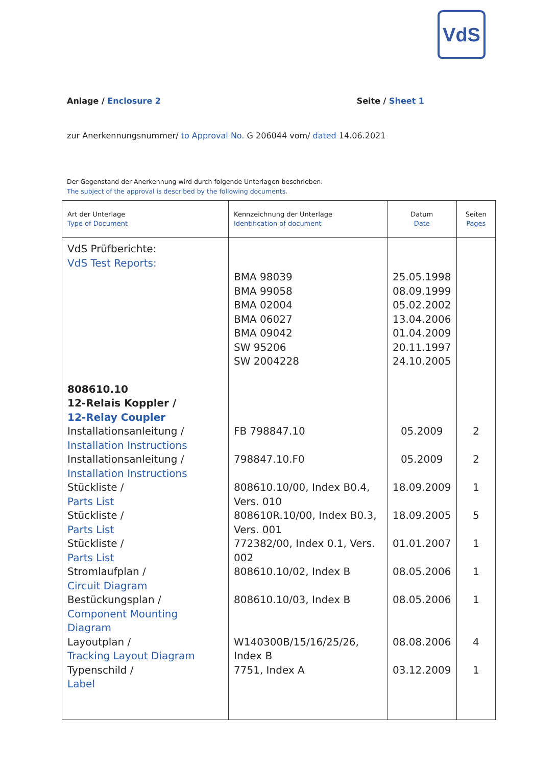VdS
Anlage / Enclosure 2 Seite / Sheet 1
zur Anerkennungsnummer/ to Approval No. G 206044 vom/ dated 14.06.2021
Der Gegenstand der Anerkennung wird durch folgende Unterlagen beschrieben.
The subject of the approval is described by the following documents.
| Art der Unterlage Type of Document | Kennzeichnung der Unterlage Identification of document | Datum Date | Seiten Pages |
| --- | --- | --- | --- |
| VdS Prüfberichte: VdS Test Reports: | | | |
| | BMA 98039 BMA 99058 BMA 02004 BMA 06027 BMA 09042 SW 95206 SW 2004228 | 25.05.1998 08.09.1999 05.02.2002 13.04.2006 01.04.2009 20.11.1997 24.10.2005 | |
| 808610.10 12-Relais Koppler / 12-Relay Coupler | | | |
| Installationsanleitung / Installation Instructions | FB 798847.10 | 05.2009 | 2 |
| Installationsanleitung / Installation Instructions | 798847.10.F0 | 05.2009 | 2 |
| Stückliste / Parts List | 808610.10/00, Index B0.4, Vers. 010 | 18.09.2009 | 1 |
| Stückliste / Parts List | 808610R.10/00, Index B0.3, Vers. 001 | 18.09.2005 | 5 |
| Stückliste / Parts List | 772382/00, Index 0.1, Vers. 002 | 01.01.2007 | 1 |
| Stromlaufplan / Circuit Diagram | 808610.10/02, Index B | 08.05.2006 | 1 |
| Bestückungsplan / Component Mounting Diagram | 808610.10/03, Index B | 08.05.2006 | 1 |
| Layoutplan / Tracking Layout Diagram | W140300B/15/16/25/26, Index B | 08.08.2006 | 4 |
| Typenschild / Label | 7751, Index A | 03.12.2009 | 1 |